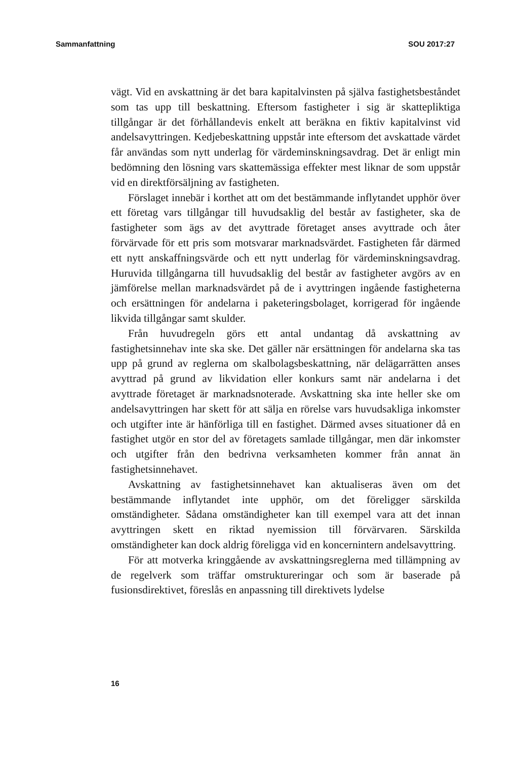Sammanfattning SOU 2017:27
vägt. Vid en avskattning är det bara kapitalvinsten på själva fastighetsbeståndet som tas upp till beskattning. Eftersom fastigheter i sig är skattepliktiga tillgångar är det förhållandevis enkelt att beräkna en fiktiv kapitalvinst vid andelsavyttringen. Kedjebeskattning uppstår inte eftersom det avskattade värdet får användas som nytt underlag för värdeminskningsavdrag. Det är enligt min bedömning den lösning vars skattemässiga effekter mest liknar de som uppstår vid en direktförsäljning av fastigheten.
Förslaget innebär i korthet att om det bestämmande inflytandet upphör över ett företag vars tillgångar till huvudsaklig del består av fastigheter, ska de fastigheter som ägs av det avyttrade företaget anses avyttrade och åter förvärvade för ett pris som motsvarar marknadsvärdet. Fastigheten får därmed ett nytt anskaffningsvärde och ett nytt underlag för värdeminskningsavdrag. Huruvida tillgångarna till huvudsaklig del består av fastigheter avgörs av en jämförelse mellan marknadsvärdet på de i avyttringen ingående fastigheterna och ersättningen för andelarna i paketeringsbolaget, korrigerad för ingående likvida tillgångar samt skulder.
Från huvudregeln görs ett antal undantag då avskattning av fastighetsinnehav inte ska ske. Det gäller när ersättningen för andelarna ska tas upp på grund av reglerna om skalbolagsbeskattning, när delägarrätten anses avyttrad på grund av likvidation eller konkurs samt när andelarna i det avyttrade företaget är marknadsnoterade. Avskattning ska inte heller ske om andelsavyttringen har skett för att sälja en rörelse vars huvudsakliga inkomster och utgifter inte är hänförliga till en fastighet. Därmed avses situationer då en fastighet utgör en stor del av företagets samlade tillgångar, men där inkomster och utgifter från den bedrivna verksamheten kommer från annat än fastighetsinnehavet.
Avskattning av fastighetsinnehavet kan aktualiseras även om det bestämmande inflytandet inte upphör, om det föreligger särskilda omständigheter. Sådana omständigheter kan till exempel vara att det innan avyttringen skett en riktad nyemission till förvärvaren. Särskilda omständigheter kan dock aldrig föreligga vid en koncernintern andelsavyttring.
För att motverka kringgående av avskattningsreglerna med tillämpning av de regelverk som träffar omstruktureringar och som är baserade på fusionsdirektivet, föreslås en anpassning till direktivets lydelse
16